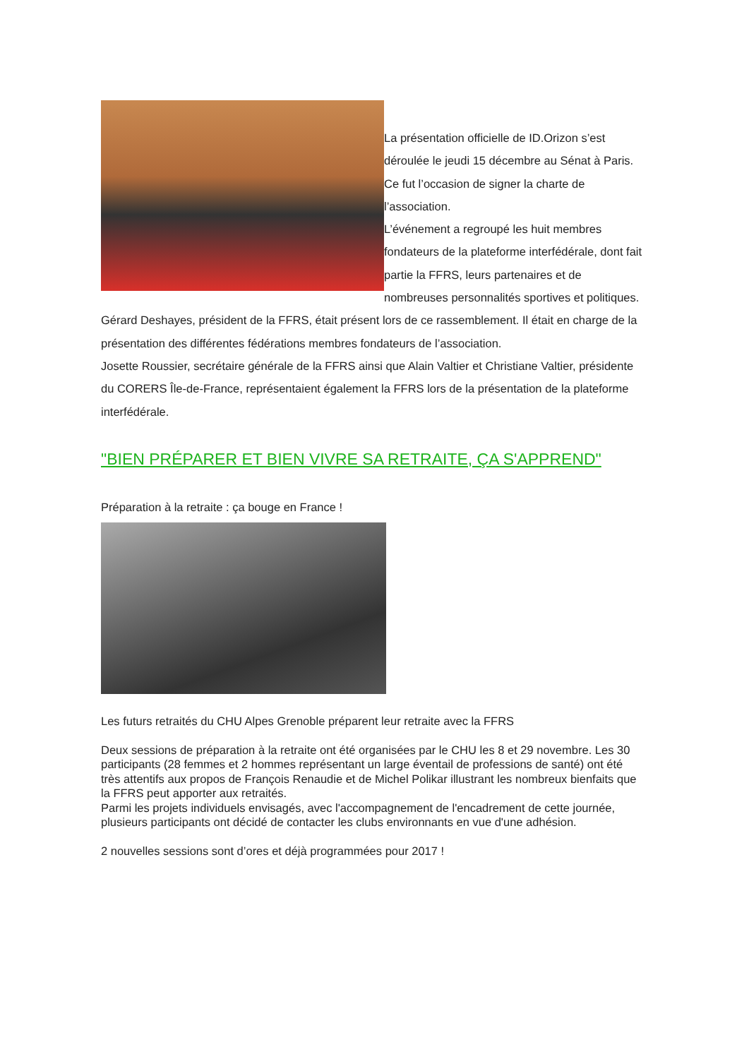La présentation officielle de ID.Orizon s’est déroulée le jeudi 15 décembre au Sénat à Paris. Ce fut l’occasion de signer la charte de l’association.
L’événement a regroupé les huit membres fondateurs de la plateforme interfédérale, dont fait partie la FFRS, leurs partenaires et de nombreuses personnalités sportives et politiques.
Gérard Deshayes, président de la FFRS, était présent lors de ce rassemblement. Il était en charge de la présentation des différentes fédérations membres fondateurs de l’association.
Josette Roussier, secrétaire générale de la FFRS ainsi que Alain Valtier et Christiane Valtier, présidente du CORERS Île-de-France, représentaient également la FFRS lors de la présentation de la plateforme interfédérale.
"BIEN PRÉPARER ET BIEN VIVRE SA RETRAITE, ÇA S'APPREND"
Préparation à la retraite : ça bouge en France !
Les futurs retraités du CHU Alpes Grenoble préparent leur retraite avec la FFRS
Deux sessions de préparation à la retraite ont été organisées par le CHU les 8 et 29 novembre. Les 30 participants (28 femmes et 2 hommes représentant un large éventail de professions de santé) ont été très attentifs aux propos de François Renaudie et de Michel Polikar illustrant les nombreux bienfaits que la FFRS peut apporter aux retraités.
Parmi les projets individuels envisagés, avec l'accompagnement de l'encadrement de cette journée, plusieurs participants ont décidé de contacter les clubs environnants en vue d'une adhésion.
2 nouvelles sessions sont d’ores et déjà programmées pour 2017 !